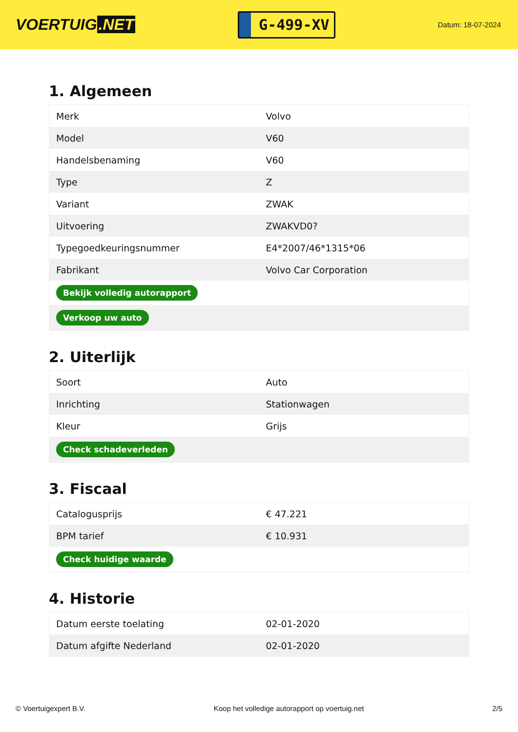VOERTUIG.NET
G-499-XV
Datum: 18-07-2024
1. Algemeen
| Merk | Volvo |
| Model | V60 |
| Handelsbenaming | V60 |
| Type | Z |
| Variant | ZWAK |
| Uitvoering | ZWAKVD0? |
| Typegoedkeuringsnummer | E4*2007/46*1315*06 |
| Fabrikant | Volvo Car Corporation |
| Bekijk volledig autorapport | |
| Verkoop uw auto | |
2. Uiterlijk
| Soort | Auto |
| Inrichting | Stationwagen |
| Kleur | Grijs |
| Check schadeverleden | |
3. Fiscaal
| Catalogusprijs | € 47.221 |
| BPM tarief | € 10.931 |
| Check huidige waarde | |
4. Historie
| Datum eerste toelating | 02-01-2020 |
| Datum afgifte Nederland | 02-01-2020 |
© Voertuigexpert B.V. Koop het volledige autorapport op voertuig.net 2/5